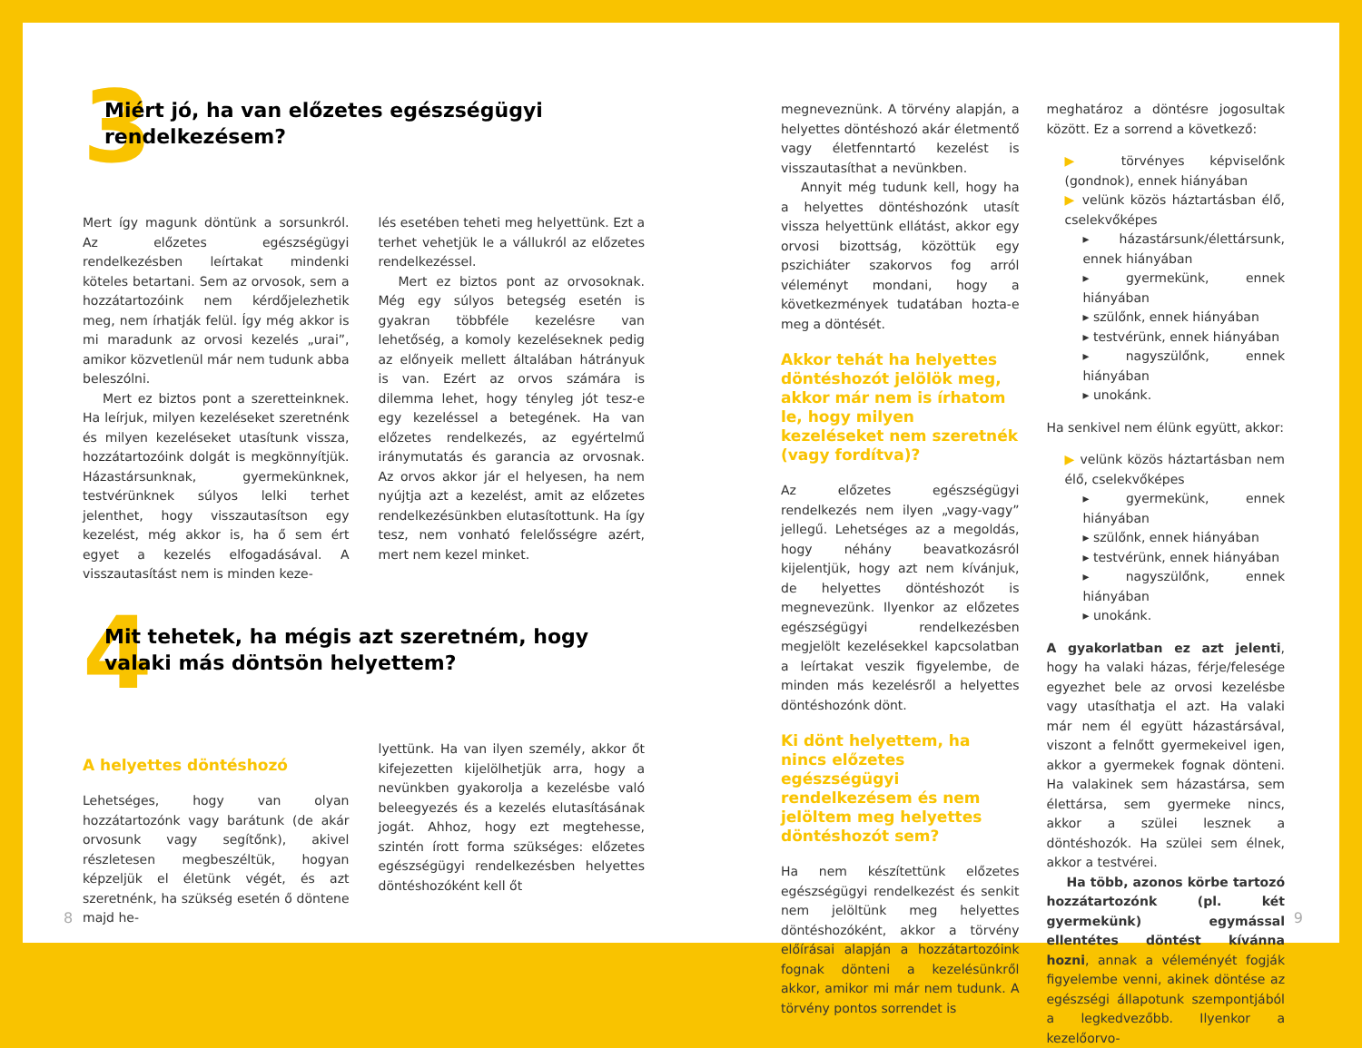3
Miért jó, ha van előzetes egészségügyi rendelkezésem?
Mert így magunk döntünk a sorsunkról. Az előzetes egészségügyi rendelkezésben leírtakat mindenki köteles betartani. Sem az orvosok, sem a hozzátartozóink nem kérdőjelezhetik meg, nem írhatják felül. Így még akkor is mi maradunk az orvosi kezelés „urai”, amikor közvetlenül már nem tudunk abba beleszólni.
Mert ez biztos pont a szeretteinknek. Ha leírjuk, milyen kezeléseket szeretnénk és milyen kezeléseket utasítunk vissza, hozzátartozóink dolgát is megkönnyítjük. Házastársunknak, gyermekünknek, testvérünknek súlyos lelki terhet jelenthet, hogy visszautasítson egy kezelést, még akkor is, ha ő sem ért egyet a kezelés elfogadásával. A visszautasítást nem is minden keze-
lés esetében teheti meg helyettünk. Ezt a terhet vehetjük le a vállukról az előzetes rendelkezéssel.
Mert ez biztos pont az orvosoknak. Még egy súlyos betegség esetén is gyakran többféle kezelésre van lehetőség, a komoly kezeléseknek pedig az előnyeik mellett általában hátrányuk is van. Ezért az orvos számára is dilemma lehet, hogy tényleg jót tesz-e egy kezeléssel a betegének. Ha van előzetes rendelkezés, az egyértelmű iránymutatás és garancia az orvosnak. Az orvos akkor jár el helyesen, ha nem nyújtja azt a kezelést, amit az előzetes rendelkezésünkben elutasítottunk. Ha így tesz, nem vonható felelősségre azért, mert nem kezel minket.
4
Mit tehetek, ha mégis azt szeretném, hogy valaki más döntsön helyettem?
A helyettes döntéshozó
Lehetséges, hogy van olyan hozzátartozónk vagy barátunk (de akár orvosunk vagy segítőnk), akivel részletesen megbeszéltük, hogyan képzeljük el életünk végét, és azt szeretnénk, ha szükség esetén ő döntene majd he-
lyettünk. Ha van ilyen személy, akkor őt kifejezetten kijelölhetjük arra, hogy a nevünkben gyakorolja a kezelésbe való beleegyezés és a kezelés elutasításának jogát. Ahhoz, hogy ezt megtehesse, szintén írott forma szükséges: előzetes egészségügyi rendelkezésben helyettes döntéshozóként kell őt
8
megneveznünk. A törvény alapján, a helyettes döntéshozó akár életmentő vagy életfenntartó kezelést is visszautasíthat a nevünkben.
Annyit még tudunk kell, hogy ha a helyettes döntéshozónk utasít vissza helyettünk ellátást, akkor egy orvosi bizottság, közöttük egy pszichiáter szakorvos fog arról véleményt mondani, hogy a következmények tudatában hozta-e meg a döntését.
Akkor tehát ha helyettes döntéshozót jelölök meg, akkor már nem is írhatom le, hogy milyen kezeléseket nem szeretnék (vagy fordítva)?
Az előzetes egészségügyi rendelkezés nem ilyen „vagy-vagy” jellegű. Lehetséges az a megoldás, hogy néhány beavatkozásról kijelentjük, hogy azt nem kívánjuk, de helyettes döntéshozót is megnevezünk. Ilyenkor az előzetes egészségügyi rendelkezésben megjelölt kezelésekkel kapcsolatban a leírtakat veszik figyelembe, de minden más kezelésről a helyettes döntéshozónk dönt.
Ki dönt helyettem, ha nincs előzetes egészségügyi rendelkezésem és nem jelöltem meg helyettes döntéshozót sem?
Ha nem készítettünk előzetes egészségügyi rendelkezést és senkit nem jelöltünk meg helyettes döntéshozóként, akkor a törvény előírásai alapján a hozzátartozóink fognak dönteni a kezelésünkről akkor, amikor mi már nem tudunk. A törvény pontos sorrendet is
meghatároz a döntésre jogosultak között. Ez a sorrend a következő:
▶ törvényes képviselőnk (gondnok), ennek hiányában
▶ velünk közös háztartásban élő, cselekvőképes
▸ házastársunk/élettársunk, ennek hiányában
▸ gyermekünk, ennek hiányában
▸ szülőnk, ennek hiányában
▸ testvérünk, ennek hiányában
▸ nagyszülőnk, ennek hiányában
▸ unokánk.
Ha senkivel nem élünk együtt, akkor:
▶ velünk közös háztartásban nem élő, cselekvőképes
▸ gyermekünk, ennek hiányában
▸ szülőnk, ennek hiányában
▸ testvérünk, ennek hiányában
▸ nagyszülőnk, ennek hiányában
▸ unokánk.
A gyakorlatban ez azt jelenti, hogy ha valaki házas, férje/felesége egyezhet bele az orvosi kezelésbe vagy utasíthatja el azt. Ha valaki már nem él együtt házastársával, viszont a felnőtt gyermekeivel igen, akkor a gyermekek fognak dönteni. Ha valakinek sem házastársa, sem élettársa, sem gyermeke nincs, akkor a szülei lesznek a döntéshozók. Ha szülei sem élnek, akkor a testvérei.
Ha több, azonos körbe tartozó hozzátartozónk (pl. két gyermekünk) egymással ellentétes döntést kívánna hozni, annak a véleményét fogják figyelembe venni, akinek döntése az egészségi állapotunk szempontjából a legkedvezőbb. Ilyenkor a kezelőorvo-
9